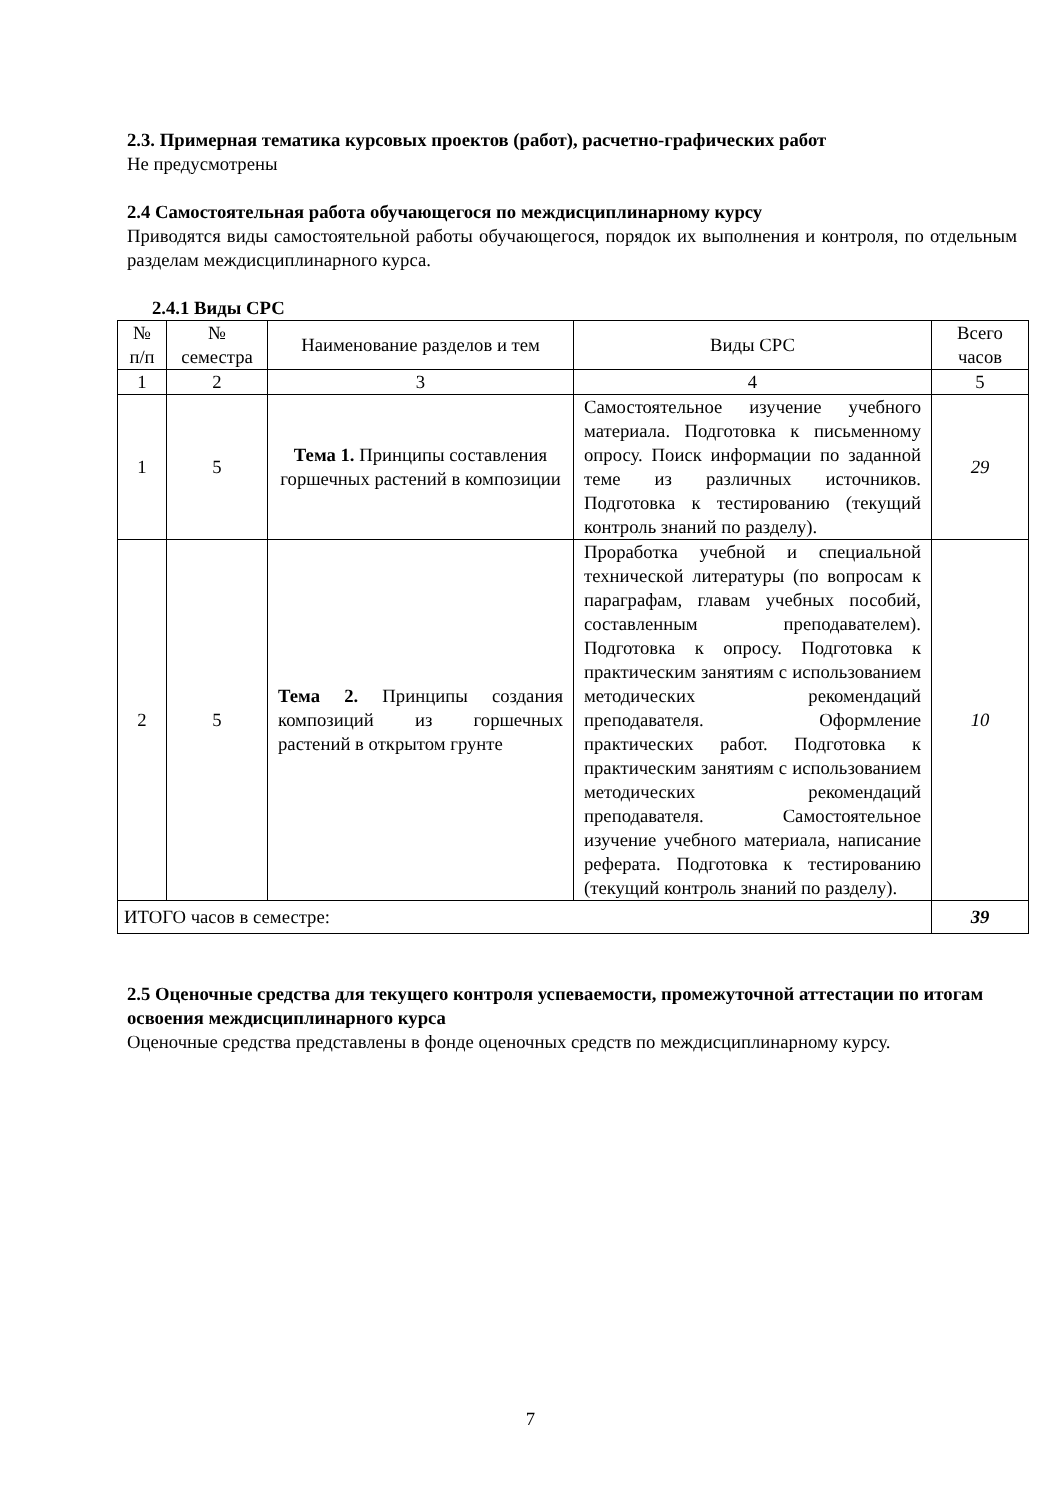2.3. Примерная тематика курсовых проектов (работ), расчетно-графических работ
Не предусмотрены
2.4 Самостоятельная работа обучающегося по междисциплинарному курсу
Приводятся виды самостоятельной работы обучающегося, порядок их выполнения и контроля, по отдельным разделам междисциплинарного курса.
2.4.1 Виды СРС
| № п/п | № семестра | Наименование разделов и тем | Виды СРС | Всего часов |
| 1 | 2 | 3 | 4 | 5 |
| 1 | 5 | Тема 1. Принципы составления горшечных растений в композиции | Самостоятельное изучение учебного материала. Подготовка к письменному опросу. Поиск информации по заданной теме из различных источников. Подготовка к тестированию (текущий контроль знаний по разделу). | 29 |
| 2 | 5 | Тема 2. Принципы создания композиций из горшечных растений в открытом грунте | Проработка учебной и специальной технической литературы (по вопросам к параграфам, главам учебных пособий, составленным преподавателем). Подготовка к опросу. Подготовка к практическим занятиям с использованием методических рекомендаций преподавателя. Оформление практических работ. Подготовка к практическим занятиям с использованием методических рекомендаций преподавателя. Самостоятельное изучение учебного материала, написание реферата. Подготовка к тестированию (текущий контроль знаний по разделу). | 10 |
| ИТОГО часов в семестре: | | | | 39 |
2.5 Оценочные средства для текущего контроля успеваемости, промежуточной аттестации по итогам освоения междисциплинарного курса
Оценочные средства представлены в фонде оценочных средств по междисциплинарному курсу.
7